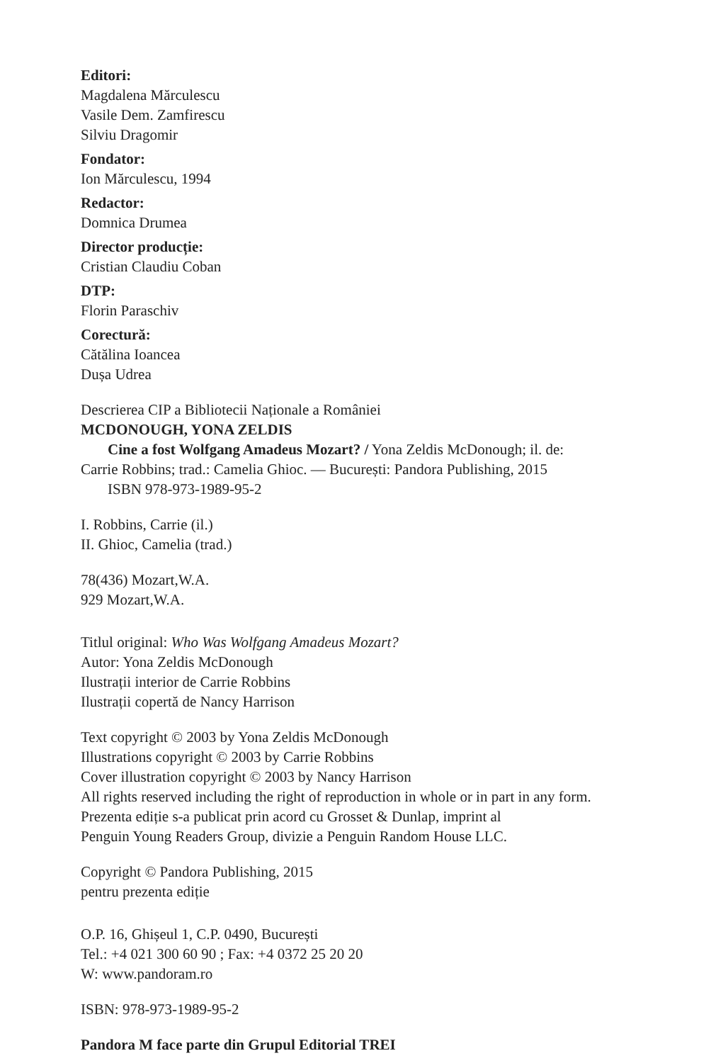Editori:
Magdalena Mărculescu
Vasile Dem. Zamfirescu
Silviu Dragomir
Fondator:
Ion Mărculescu, 1994
Redactor:
Domnica Drumea
Director producție:
Cristian Claudiu Coban
DTP:
Florin Paraschiv
Corectură:
Cătălina Ioancea
Dușa Udrea
Descrierea CIP a Bibliotecii Naționale a României
MCDONOUGH, YONA ZELDIS
Cine a fost Wolfgang Amadeus Mozart? / Yona Zeldis McDonough; il. de:
Carrie Robbins; trad.: Camelia Ghioc. — București: Pandora Publishing, 2015
ISBN 978-973-1989-95-2
I. Robbins, Carrie (il.)
II. Ghioc, Camelia (trad.)
78(436) Mozart,W.A.
929 Mozart,W.A.
Titlul original: Who Was Wolfgang Amadeus Mozart?
Autor: Yona Zeldis McDonough
Ilustrații interior de Carrie Robbins
Ilustrații copertă de Nancy Harrison
Text copyright © 2003 by Yona Zeldis McDonough
Illustrations copyright © 2003 by Carrie Robbins
Cover illustration copyright © 2003 by Nancy Harrison
All rights reserved including the right of reproduction in whole or in part in any form.
Prezenta ediție s-a publicat prin acord cu Grosset & Dunlap, imprint al
Penguin Young Readers Group, divizie a Penguin Random House LLC.
Copyright © Pandora Publishing, 2015
pentru prezenta ediție
O.P. 16, Ghișeul 1, C.P. 0490, București
Tel.: +4 021 300 60 90 ; Fax: +4 0372 25 20 20
W: www.pandoram.ro
ISBN: 978-973-1989-95-2
Pandora M face parte din Grupul Editorial TREI